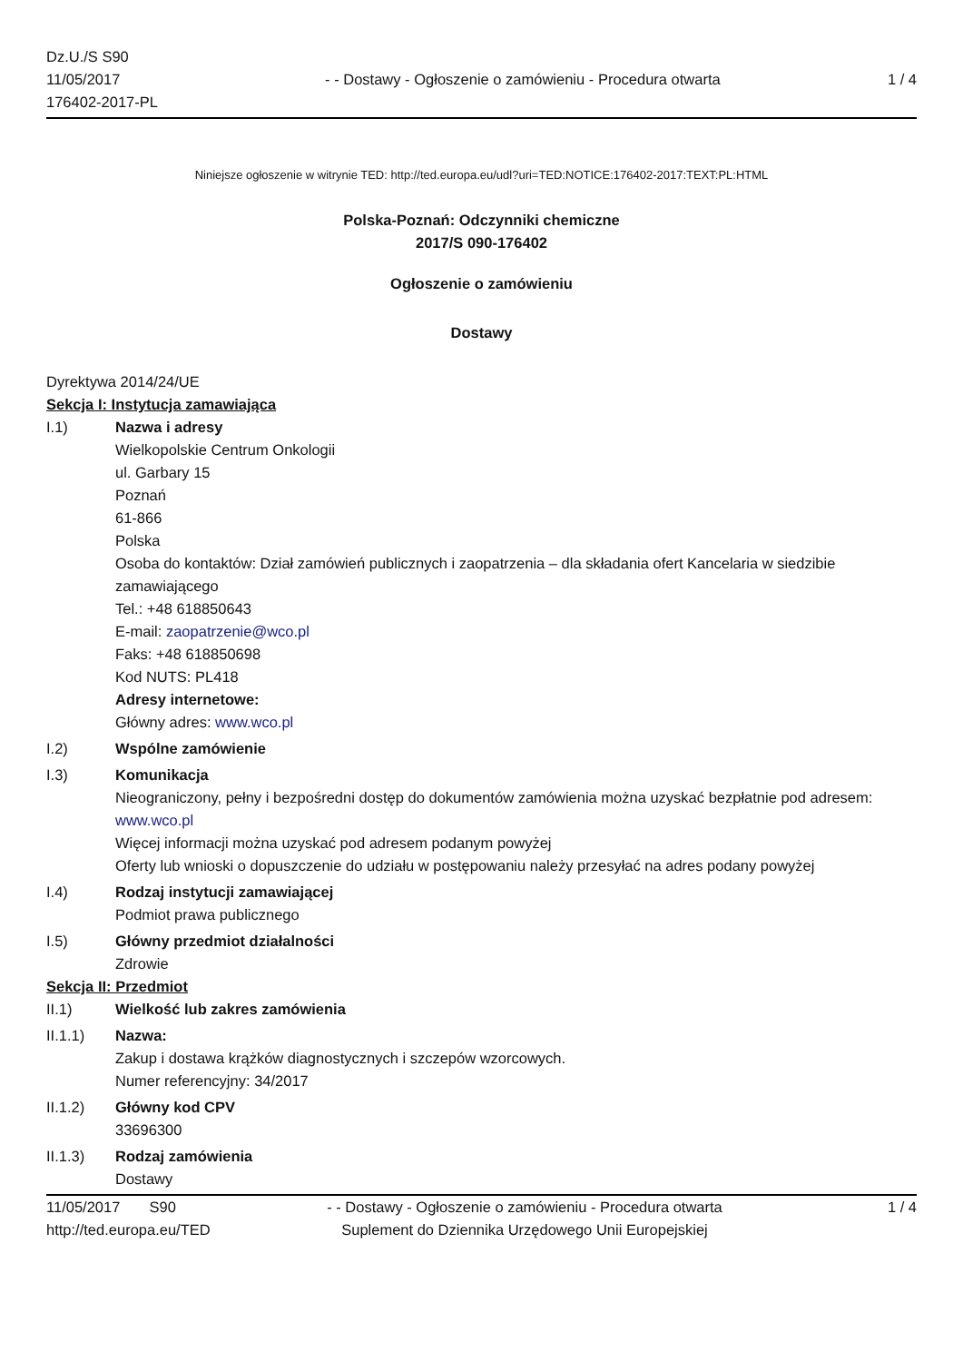Dz.U./S S90
11/05/2017
176402-2017-PL
- - Dostawy - Ogłoszenie o zamówieniu - Procedura otwarta
1 / 4
Niniejsze ogłoszenie w witrynie TED: http://ted.europa.eu/udl?uri=TED:NOTICE:176402-2017:TEXT:PL:HTML
Polska-Poznań: Odczynniki chemiczne
2017/S 090-176402
Ogłoszenie o zamówieniu
Dostawy
Dyrektywa 2014/24/UE
Sekcja I: Instytucja zamawiająca
I.1) Nazwa i adresy
Wielkopolskie Centrum Onkologii
ul. Garbary 15
Poznań
61-866
Polska
Osoba do kontaktów: Dział zamówień publicznych i zaopatrzenia – dla składania ofert Kancelaria w siedzibie zamawiającego
Tel.: +48 618850643
E-mail: zaopatrzenie@wco.pl
Faks: +48 618850698
Kod NUTS: PL418
Adresy internetowe:
Główny adres: www.wco.pl
I.2) Wspólne zamówienie
I.3) Komunikacja
Nieograniczony, pełny i bezpośredni dostęp do dokumentów zamówienia można uzyskać bezpłatnie pod adresem: www.wco.pl
Więcej informacji można uzyskać pod adresem podanym powyżej
Oferty lub wnioski o dopuszczenie do udziału w postępowaniu należy przesyłać na adres podany powyżej
I.4) Rodzaj instytucji zamawiającej
Podmiot prawa publicznego
I.5) Główny przedmiot działalności
Zdrowie
Sekcja II: Przedmiot
II.1) Wielkość lub zakres zamówienia
II.1.1) Nazwa:
Zakup i dostawa krążków diagnostycznych i szczepów wzorcowych.
Numer referencyjny: 34/2017
II.1.2) Główny kod CPV
33696300
II.1.3) Rodzaj zamówienia
Dostawy
11/05/2017 S90 - - Dostawy - Ogłoszenie o zamówieniu - Procedura otwarta
1 / 4
http://ted.europa.eu/TED Suplement do Dziennika Urzędowego Unii Europejskiej